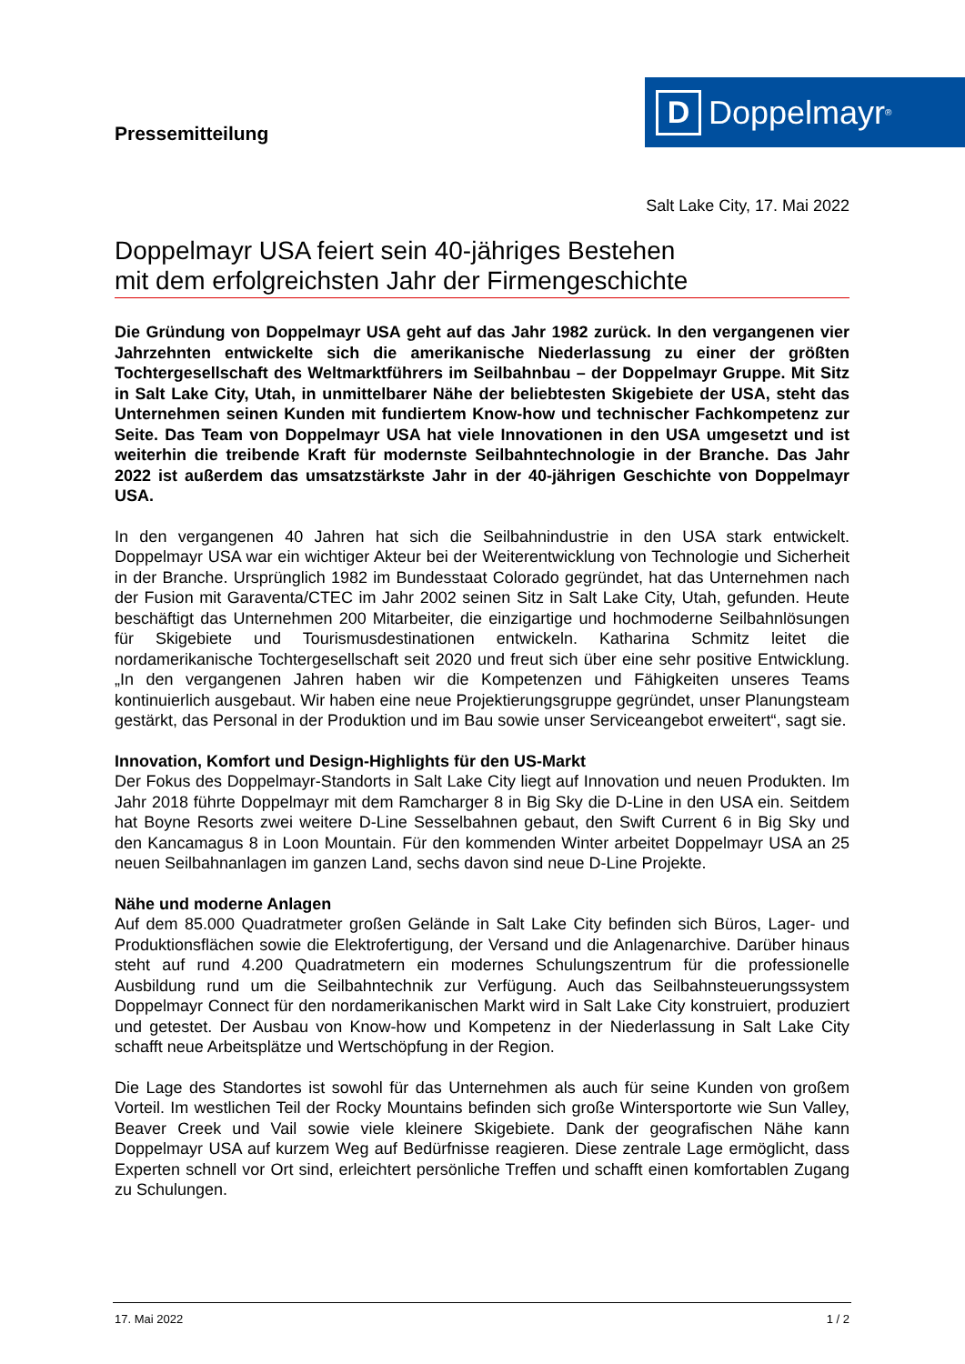Pressemitteilung
D Doppelmayr<sup>®</sup>
Salt Lake City, 17. Mai 2022
Doppelmayr USA feiert sein 40-jähriges Bestehen
mit dem erfolgreichsten Jahr der Firmengeschichte
Die Gründung von Doppelmayr USA geht auf das Jahr 1982 zurück. In den vergangenen vier Jahrzehnten entwickelte sich die amerikanische Niederlassung zu einer der größten Tochtergesellschaft des Weltmarktführers im Seilbahnbau – der Doppelmayr Gruppe. Mit Sitz in Salt Lake City, Utah, in unmittelbarer Nähe der beliebtesten Skigebiete der USA, steht das Unternehmen seinen Kunden mit fundiertem Know-how und technischer Fachkompetenz zur Seite. Das Team von Doppelmayr USA hat viele Innovationen in den USA umgesetzt und ist weiterhin die treibende Kraft für modernste Seilbahntechnologie in der Branche. Das Jahr 2022 ist außerdem das umsatzstärkste Jahr in der 40-jährigen Geschichte von Doppelmayr USA.
In den vergangenen 40 Jahren hat sich die Seilbahnindustrie in den USA stark entwickelt. Doppelmayr USA war ein wichtiger Akteur bei der Weiterentwicklung von Technologie und Sicherheit in der Branche. Ursprünglich 1982 im Bundesstaat Colorado gegründet, hat das Unternehmen nach der Fusion mit Garaventa/CTEC im Jahr 2002 seinen Sitz in Salt Lake City, Utah, gefunden. Heute beschäftigt das Unternehmen 200 Mitarbeiter, die einzigartige und hochmoderne Seilbahnlösungen für Skigebiete und Tourismusdestinationen entwickeln. Katharina Schmitz leitet die nordamerikanische Tochtergesellschaft seit 2020 und freut sich über eine sehr positive Entwicklung. „In den vergangenen Jahren haben wir die Kompetenzen und Fähigkeiten unseres Teams kontinuierlich ausgebaut. Wir haben eine neue Projektierungsgruppe gegründet, unser Planungsteam gestärkt, das Personal in der Produktion und im Bau sowie unser Serviceangebot erweitert“, sagt sie.
Innovation, Komfort und Design-Highlights für den US-Markt
Der Fokus des Doppelmayr-Standorts in Salt Lake City liegt auf Innovation und neuen Produkten. Im Jahr 2018 führte Doppelmayr mit dem Ramcharger 8 in Big Sky die D-Line in den USA ein. Seitdem hat Boyne Resorts zwei weitere D-Line Sesselbahnen gebaut, den Swift Current 6 in Big Sky und den Kancamagus 8 in Loon Mountain. Für den kommenden Winter arbeitet Doppelmayr USA an 25 neuen Seilbahnanlagen im ganzen Land, sechs davon sind neue D-Line Projekte.
Nähe und moderne Anlagen
Auf dem 85.000 Quadratmeter großen Gelände in Salt Lake City befinden sich Büros, Lager- und Produktionsflächen sowie die Elektrofertigung, der Versand und die Anlagenarchive. Darüber hinaus steht auf rund 4.200 Quadratmetern ein modernes Schulungszentrum für die professionelle Ausbildung rund um die Seilbahntechnik zur Verfügung. Auch das Seilbahnsteuerungssystem Doppelmayr Connect für den nordamerikanischen Markt wird in Salt Lake City konstruiert, produziert und getestet. Der Ausbau von Know-how und Kompetenz in der Niederlassung in Salt Lake City schafft neue Arbeitsplätze und Wertschöpfung in der Region.
Die Lage des Standortes ist sowohl für das Unternehmen als auch für seine Kunden von großem Vorteil. Im westlichen Teil der Rocky Mountains befinden sich große Wintersportorte wie Sun Valley, Beaver Creek und Vail sowie viele kleinere Skigebiete. Dank der geografischen Nähe kann Doppelmayr USA auf kurzem Weg auf Bedürfnisse reagieren. Diese zentrale Lage ermöglicht, dass Experten schnell vor Ort sind, erleichtert persönliche Treffen und schafft einen komfortablen Zugang zu Schulungen.
17. Mai 2022 1 / 2